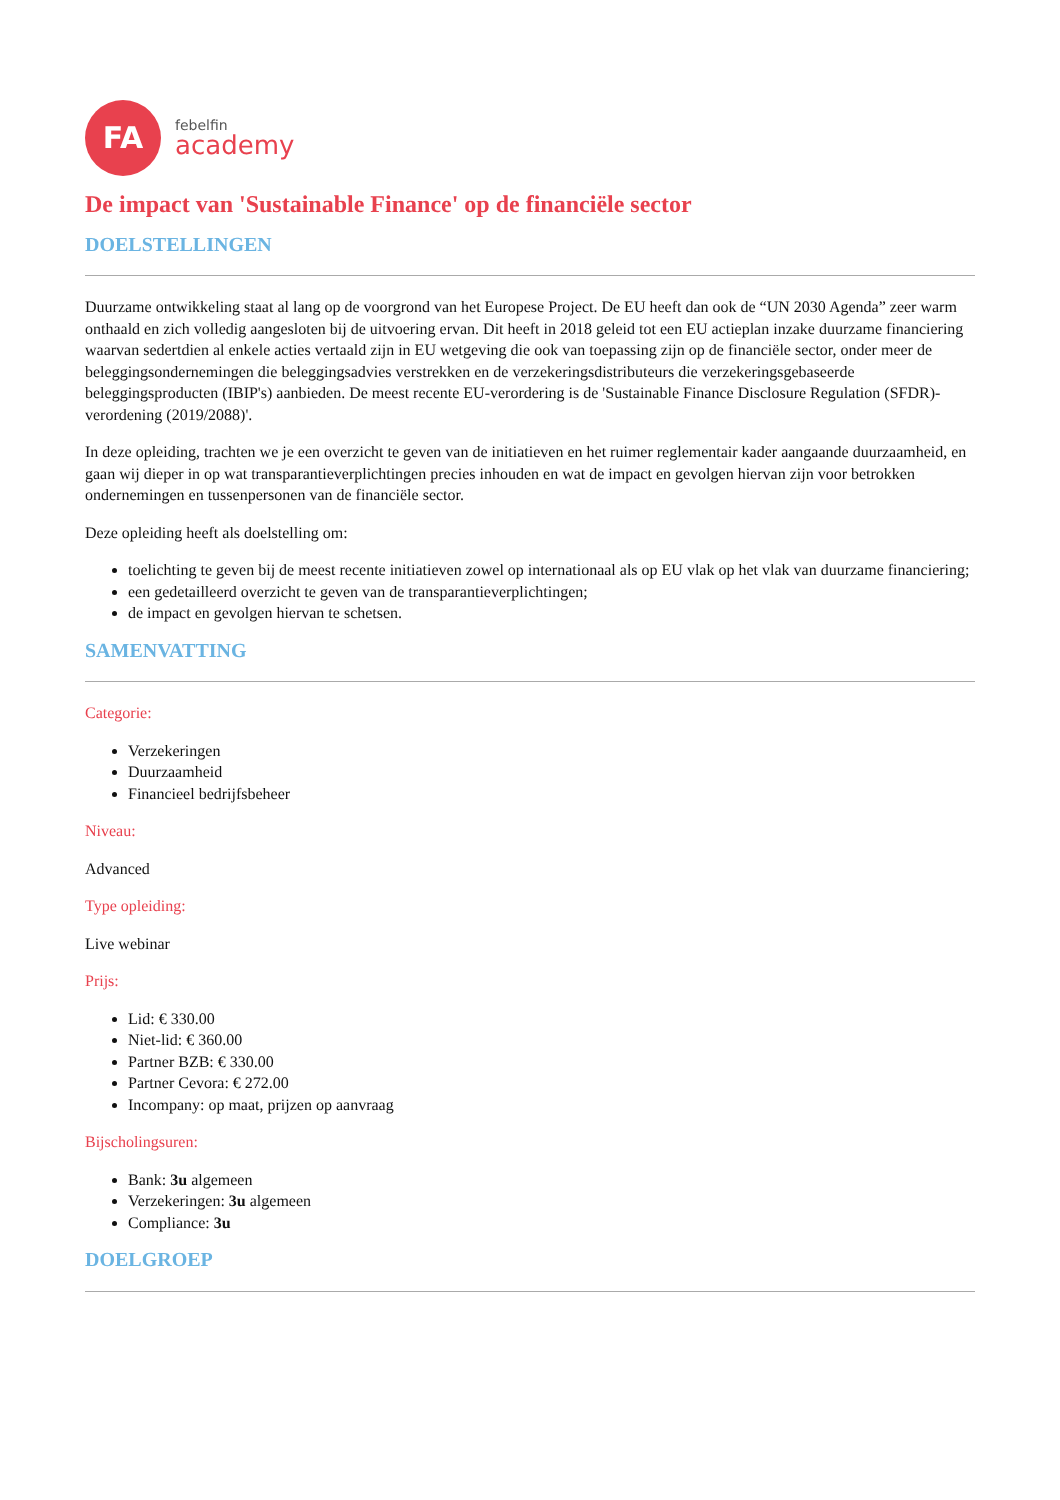FA
febelfin
academy
De impact van 'Sustainable Finance' op de financiële sector
DOELSTELLINGEN
Duurzame ontwikkeling staat al lang op de voorgrond van het Europese Project. De EU heeft dan ook de “UN 2030 Agenda” zeer warm onthaald en zich volledig aangesloten bij de uitvoering ervan. Dit heeft in 2018 geleid tot een EU actieplan inzake duurzame financiering waarvan sedertdien al enkele acties vertaald zijn in EU wetgeving die ook van toepassing zijn op de financiële sector, onder meer de beleggingsondernemingen die beleggingsadvies verstrekken en de verzekeringsdistributeurs die verzekeringsgebaseerde beleggingsproducten (IBIP's) aanbieden. De meest recente EU-verordering is de 'Sustainable Finance Disclosure Regulation (SFDR)-verordening (2019/2088)'.
In deze opleiding, trachten we je een overzicht te geven van de initiatieven en het ruimer reglementair kader aangaande duurzaamheid, en gaan wij dieper in op wat transparantieverplichtingen precies inhouden en wat de impact en gevolgen hiervan zijn voor betrokken ondernemingen en tussenpersonen van de financiële sector.
Deze opleiding heeft als doelstelling om:
toelichting te geven bij de meest recente initiatieven zowel op internationaal als op EU vlak op het vlak van duurzame financiering;
een gedetailleerd overzicht te geven van de transparantieverplichtingen;
de impact en gevolgen hiervan te schetsen.
SAMENVATTING
Categorie:
Verzekeringen
Duurzaamheid
Financieel bedrijfsbeheer
Niveau:
Advanced
Type opleiding:
Live webinar
Prijs:
Lid: € 330.00
Niet-lid: € 360.00
Partner BZB: € 330.00
Partner Cevora: € 272.00
Incompany: op maat, prijzen op aanvraag
Bijscholingsuren:
Bank: 3u algemeen
Verzekeringen: 3u algemeen
Compliance: 3u
DOELGROEP